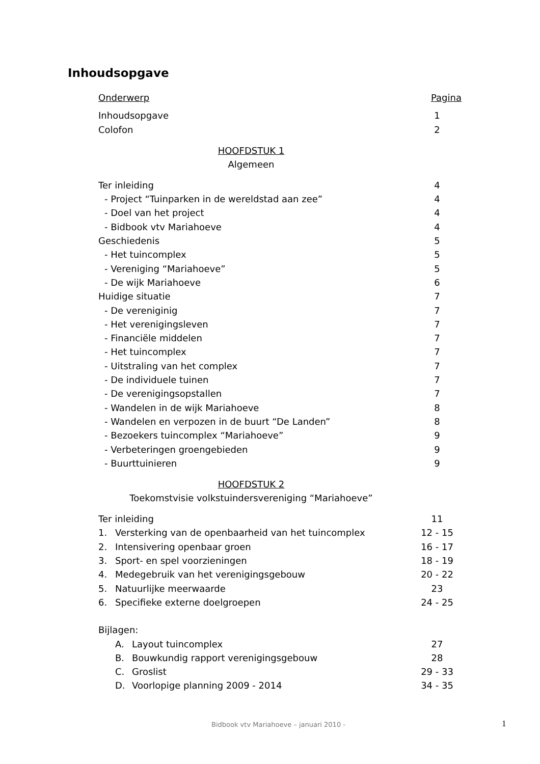Inhoudsopgave
Onderwerp Pagina
Inhoudsopgave 1
Colofon 2
HOOFDSTUK 1
Algemeen
Ter inleiding 4
- Project “Tuinparken in de wereldstad aan zee” 4
- Doel van het project 4
- Bidbook vtv Mariahoeve 4
Geschiedenis 5
- Het tuincomplex 5
- Vereniging “Mariahoeve” 5
- De wijk Mariahoeve 6
Huidige situatie 7
- De vereniginig 7
- Het verenigingsleven 7
- Financiële middelen 7
- Het tuincomplex 7
- Uitstraling van het complex 7
- De individuele tuinen 7
- De verenigingsopstallen 7
- Wandelen in de wijk Mariahoeve 8
- Wandelen en verpozen in de buurt “De Landen” 8
- Bezoekers tuincomplex “Mariahoeve” 9
- Verbeteringen groengebieden 9
- Buurttuinieren 9
HOOFDSTUK 2
Toekomstvisie volkstuindersvereniging “Mariahoeve”
Ter inleiding 11
1. Versterking van de openbaarheid van het tuincomplex 12 - 15
2. Intensivering openbaar groen 16 - 17
3. Sport- en spel voorzieningen 18 - 19
4. Medegebruik van het verenigingsgebouw 20 - 22
5. Natuurlijke meerwaarde 23
6. Specifieke externe doelgroepen 24 - 25
Bijlagen:
A. Layout tuincomplex 27
B. Bouwkundig rapport verenigingsgebouw 28
C. Groslist 29 - 33
D. Voorlopige planning 2009 - 2014 34 - 35
Bidbook vtv Mariahoeve – januari 2010 - 1